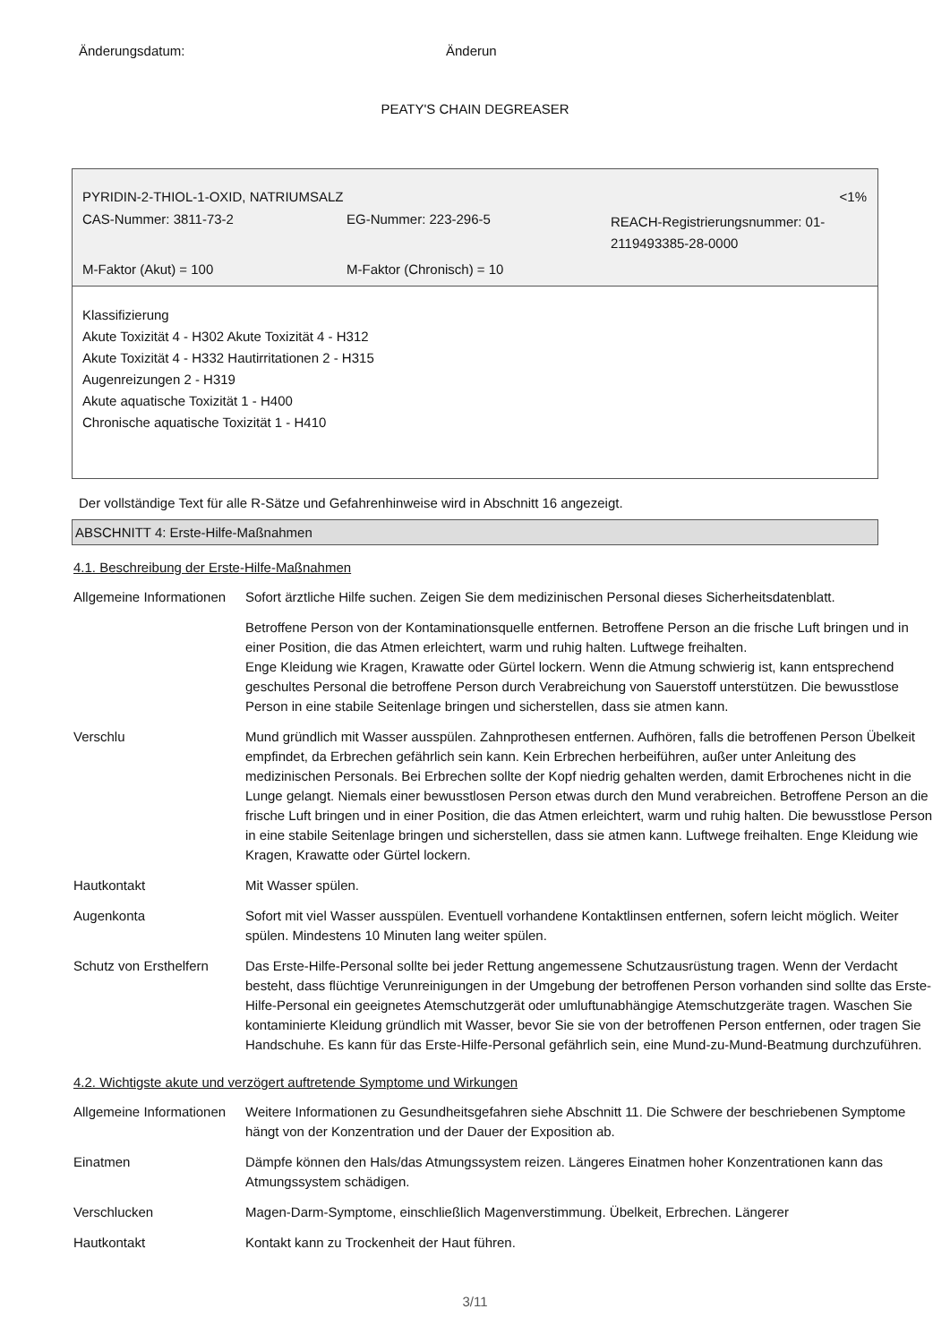Änderungsdatum: Änderun
PEATY'S CHAIN DEGREASER
| PYRIDIN-2-THIOL-1-OXID, NATRIUMSALZ | | <1% |
| CAS-Nummer: 3811-73-2 | EG-Nummer: 223-296-5 | REACH-Registrierungsnummer: 01-2119493385-28-0000 |
| M-Faktor (Akut) = 100 | M-Faktor (Chronisch) = 10 | |
Klassifizierung
Akute Toxizität 4 - H302 Akute Toxizität 4 - H312
Akute Toxizität 4 - H332 Hautirritationen 2 - H315
Augenreizungen 2 - H319
Akute aquatische Toxizität 1 - H400
Chronische aquatische Toxizität 1 - H410
Der vollständige Text für alle R-Sätze und Gefahrenhinweise wird in Abschnitt 16 angezeigt.
ABSCHNITT 4: Erste-Hilfe-Maßnahmen
4.1. Beschreibung der Erste-Hilfe-Maßnahmen
| Allgemeine Informationen | Sofort ärztliche Hilfe suchen. Zeigen Sie dem medizinischen Personal dieses Sicherheitsdatenblatt. Betroffene Person von der Kontaminationsquelle entfernen. Betroffene Person an die frische Luft bringen und in einer Position, die das Atmen erleichtert, warm und ruhig halten. Luftwege freihalten. Enge Kleidung wie Kragen, Krawatte oder Gürtel lockern. Wenn die Atmung schwierig ist, kann entsprechend geschultes Personal die betroffene Person durch Verabreichung von Sauerstoff unterstützen. Die bewusstlose Person in eine stabile Seitenlage bringen und sicherstellen, dass sie atmen kann. |
| Verschlu | Mund gründlich mit Wasser ausspülen. Zahnprothesen entfernen. Aufhören, falls die betroffenen Person Übelkeit empfindet, da Erbrechen gefährlich sein kann. Kein Erbrechen herbeiführen, außer unter Anleitung des medizinischen Personals. Bei Erbrechen sollte der Kopf niedrig gehalten werden, damit Erbrochenes nicht in die Lunge gelangt. Niemals einer bewusstlosen Person etwas durch den Mund verabreichen. Betroffene Person an die frische Luft bringen und in einer Position, die das Atmen erleichtert, warm und ruhig halten. Die bewusstlose Person in eine stabile Seitenlage bringen und sicherstellen, dass sie atmen kann. Luftwege freihalten. Enge Kleidung wie Kragen, Krawatte oder Gürtel lockern. |
| Hautkontakt | Mit Wasser spülen. |
| Augenkonta | Sofort mit viel Wasser ausspülen. Eventuell vorhandene Kontaktlinsen entfernen, sofern leicht möglich. Weiter spülen. Mindestens 10 Minuten lang weiter spülen. |
| Schutz von Ersthelfern | Das Erste-Hilfe-Personal sollte bei jeder Rettung angemessene Schutzausrüstung tragen. Wenn der Verdacht besteht, dass flüchtige Verunreinigungen in der Umgebung der betroffenen Person vorhanden sind sollte das Erste-Hilfe-Personal ein geeignetes Atemschutzgerät oder umluftunabhängige Atemschutzgeräte tragen. Waschen Sie kontaminierte Kleidung gründlich mit Wasser, bevor Sie sie von der betroffenen Person entfernen, oder tragen Sie Handschuhe. Es kann für das Erste-Hilfe-Personal gefährlich sein, eine Mund-zu-Mund-Beatmung durchzuführen. |
4.2. Wichtigste akute und verzögert auftretende Symptome und Wirkungen
| Allgemeine Informationen | Weitere Informationen zu Gesundheitsgefahren siehe Abschnitt 11. Die Schwere der beschriebenen Symptome hängt von der Konzentration und der Dauer der Exposition ab. |
| Einatmen | Dämpfe können den Hals/das Atmungssystem reizen. Längeres Einatmen hoher Konzentrationen kann das Atmungssystem schädigen. |
| Verschlucken | Magen-Darm-Symptome, einschließlich Magenverstimmung. Übelkeit, Erbrechen. Längerer |
| Hautkontakt | Kontakt kann zu Trockenheit der Haut führen. |
3/11